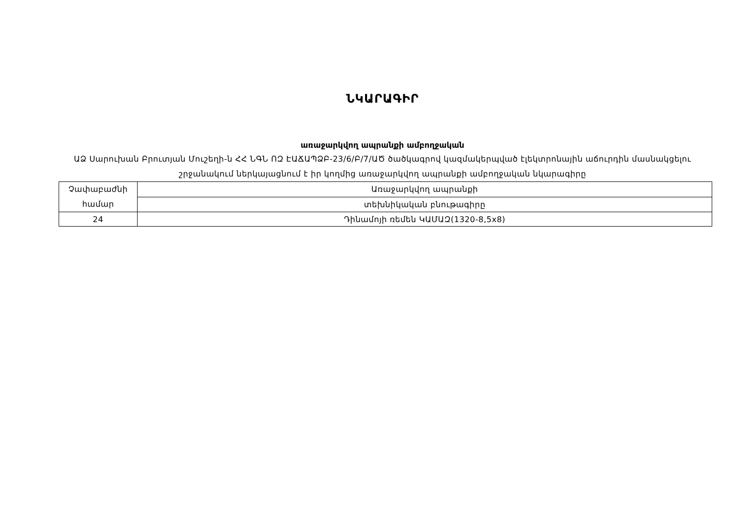ՆԿԱՐԱԳԻՐ
առաջարկվող ապրանքի ամբողջական
ԱՁ Սարուխան Բրուտյան Մուշեղի-ն ՀՀ ՆԳՆ ՈԶ ԷԱՃԱՊՁԲ-23/6/Բ/7/ԱԾ ծածկագրով կազմակերպված էլեկտրոնային աճուրդին մասնակցելու շրջանակում ներկայացնում է իր կողմից առաջարկվող ապրանքի ամբողջական նկարագիրը
| Չափաբաժնի համար | Առաջարկվող ապրանքի |
| | տեխնիկական բնութագիրը |
| 24 | Դինամոյի ռեմեն ԿԱՄԱԶ(1320-8,5x8) |